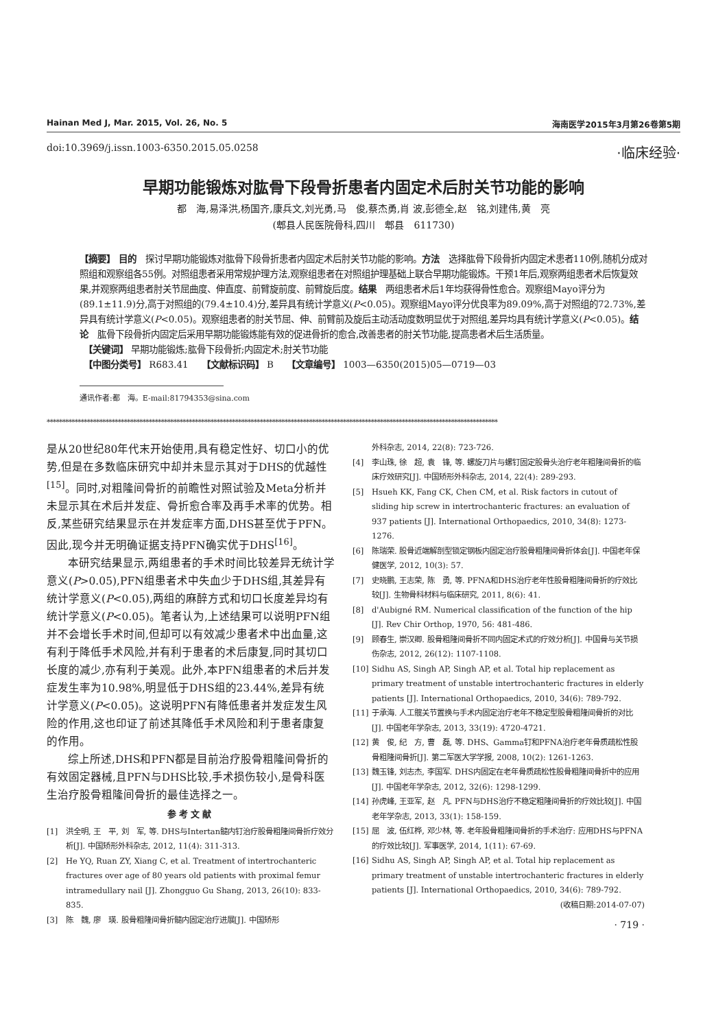Hainan Med J, Mar. 2015, Vol. 26, No. 5 海南医学2015年3月第26卷第5期
doi:10.3969/j.issn.1003-6350.2015.05.0258 ·临床经验·
早期功能锻炼对肱骨下段骨折患者内固定术后肘关节功能的影响
都　海,易泽洪,杨国齐,康兵文,刘光勇,马　俊,蔡杰勇,肖 波,彭德全,赵　铭,刘建伟,黄　亮
(郫县人民医院骨科,四川　郫县　611730)
【摘要】 目的　探讨早期功能锻炼对肱骨下段骨折患者内固定术后肘关节功能的影响。方法　选择肱骨下段骨折内固定术患者110例,随机分成对照组和观察组各55例。对照组患者采用常规护理方法,观察组患者在对照组护理基础上联合早期功能锻炼。干预1年后,观察两组患者术后恢复效果,并观察两组患者肘关节屈曲度、伸直度、前臂旋前度、前臂旋后度。结果　两组患者术后1年均获得骨性愈合。观察组Mayo评分为(89.1±11.9)分,高于对照组的(79.4±10.4)分,差异具有统计学意义(P<0.05)。观察组Mayo评分优良率为89.09%,高于对照组的72.73%,差异具有统计学意义(P<0.05)。观察组患者的肘关节屈、伸、前臂前及旋后主动活动度数明显优于对照组,差异均具有统计学意义(P<0.05)。结论　肱骨下段骨折内固定后采用早期功能锻炼能有效的促进骨折的愈合,改善患者的肘关节功能,提高患者术后生活质量。
　【关键词】 早期功能锻炼;肱骨下段骨折;内固定术;肘关节功能
　【中图分类号】 R683.41　　【文献标识码】 B　　【文章编号】 1003—6350(2015)05—0719—03
通讯作者:都　海。E-mail:81794353@sina.com
**************************************************************************************************************************************************
是从20世纪80年代末开始使用,具有稳定性好、切口小的优势,但是在多数临床研究中却并未显示其对于DHS的优越性<sup>[15]</sup>。同时,对粗隆间骨折的前瞻性对照试验及Meta分析并未显示其在术后并发症、骨折愈合率及再手术率的优势。相反,某些研究结果显示在并发症率方面,DHS甚至优于PFN。因此,现今并无明确证据支持PFN确实优于DHS<sup>[16]</sup>。
本研究结果显示,两组患者的手术时间比较差异无统计学意义(P>0.05),PFN组患者术中失血少于DHS组,其差异有统计学意义(P<0.05),两组的麻醉方式和切口长度差异均有统计学意义(P<0.05)。笔者认为,上述结果可以说明PFN组并不会增长手术时间,但却可以有效减少患者术中出血量,这有利于降低手术风险,并有利于患者的术后康复,同时其切口长度的减少,亦有利于美观。此外,本PFN组患者的术后并发症发生率为10.98%,明显低于DHS组的23.44%,差异有统计学意义(P<0.05)。这说明PFN有降低患者并发症发生风险的作用,这也印证了前述其降低手术风险和利于患者康复的作用。
综上所述,DHS和PFN都是目前治疗股骨粗隆间骨折的有效固定器械,且PFN与DHS比较,手术损伤较小,是骨科医生治疗股骨粗隆间骨折的最佳选择之一。
参考文献
[1] 洪全明, 王　平, 刘　军, 等. DHS与Intertan髓内钉治疗股骨粗隆间骨折疗效分析[J]. 中国矫形外科杂志, 2012, 11(4): 311-313.
[2] He YQ, Ruan ZY, Xiang C, et al. Treatment of intertrochanteric fractures over age of 80 years old patients with proximal femur intramedullary nail [J]. Zhongguo Gu Shang, 2013, 26(10): 833-835.
[3] 陈　魏, 廖　瑛. 股骨粗隆间骨折髓内固定治疗进展[J]. 中国矫形
外科杂志, 2014, 22(8): 723-726.
[4] 李山珠, 徐　超, 袁　锋, 等. 螺旋刀片与螺钉固定股骨头治疗老年粗隆间骨折的临床疗效研究[J]. 中国矫形外科杂志, 2014, 22(4): 289-293.
[5] Hsueh KK, Fang CK, Chen CM, et al. Risk factors in cutout of sliding hip screw in intertrochanteric fractures: an evaluation of 937 patients [J]. International Orthopaedics, 2010, 34(8): 1273-1276.
[6] 陈瑞荣. 股骨近端解剖型锁定钢板内固定治疗股骨粗隆间骨折体会[J]. 中国老年保健医学, 2012, 10(3): 57.
[7] 史晓鹏, 王志荣, 陈　勇, 等. PFNA和DHS治疗老年性股骨粗隆间骨折的疗效比较[J]. 生物骨科材料与临床研究, 2011, 8(6): 41.
[8] d'Aubigné RM. Numerical classification of the function of the hip [J]. Rev Chir Orthop, 1970, 56: 481-486.
[9] 顾春生, 崇汉卿. 股骨粗隆间骨折不同内固定术式的疗效分析[J]. 中国骨与关节损伤杂志, 2012, 26(12): 1107-1108.
[10] Sidhu AS, Singh AP, Singh AP, et al. Total hip replacement as primary treatment of unstable intertrochanteric fractures in elderly patients [J]. International Orthopaedics, 2010, 34(6): 789-792.
[11] 于承海. 人工髋关节置换与手术内固定治疗老年不稳定型股骨粗隆间骨折的对比[J]. 中国老年学杂志, 2013, 33(19): 4720-4721.
[12] 黄　俊, 纪　方, 曹　磊, 等. DHS、Gamma钉和PFNA治疗老年骨质疏松性股骨粗隆间骨折[J]. 第二军医大学学报, 2008, 10(2): 1261-1263.
[13] 魏玉锋, 刘志杰, 李国军. DHS内固定在老年骨质疏松性股骨粗隆间骨折中的应用[J]. 中国老年学杂志, 2012, 32(6): 1298-1299.
[14] 孙虎峰, 王亚军, 赵　凡. PFN与DHS治疗不稳定粗隆间骨折的疗效比较[J]. 中国老年学杂志, 2013, 33(1): 158-159.
[15] 屈　波, 伍红桦, 邓少林, 等. 老年股骨粗隆间骨折的手术治疗: 应用DHS与PFNA的疗效比较[J]. 军事医学, 2014, 1(11): 67-69.
[16] Sidhu AS, Singh AP, Singh AP, et al. Total hip replacement as primary treatment of unstable intertrochanteric fractures in elderly patients [J]. International Orthopaedics, 2010, 34(6): 789-792.
(收稿日期:2014-07-07)
· 719 ·